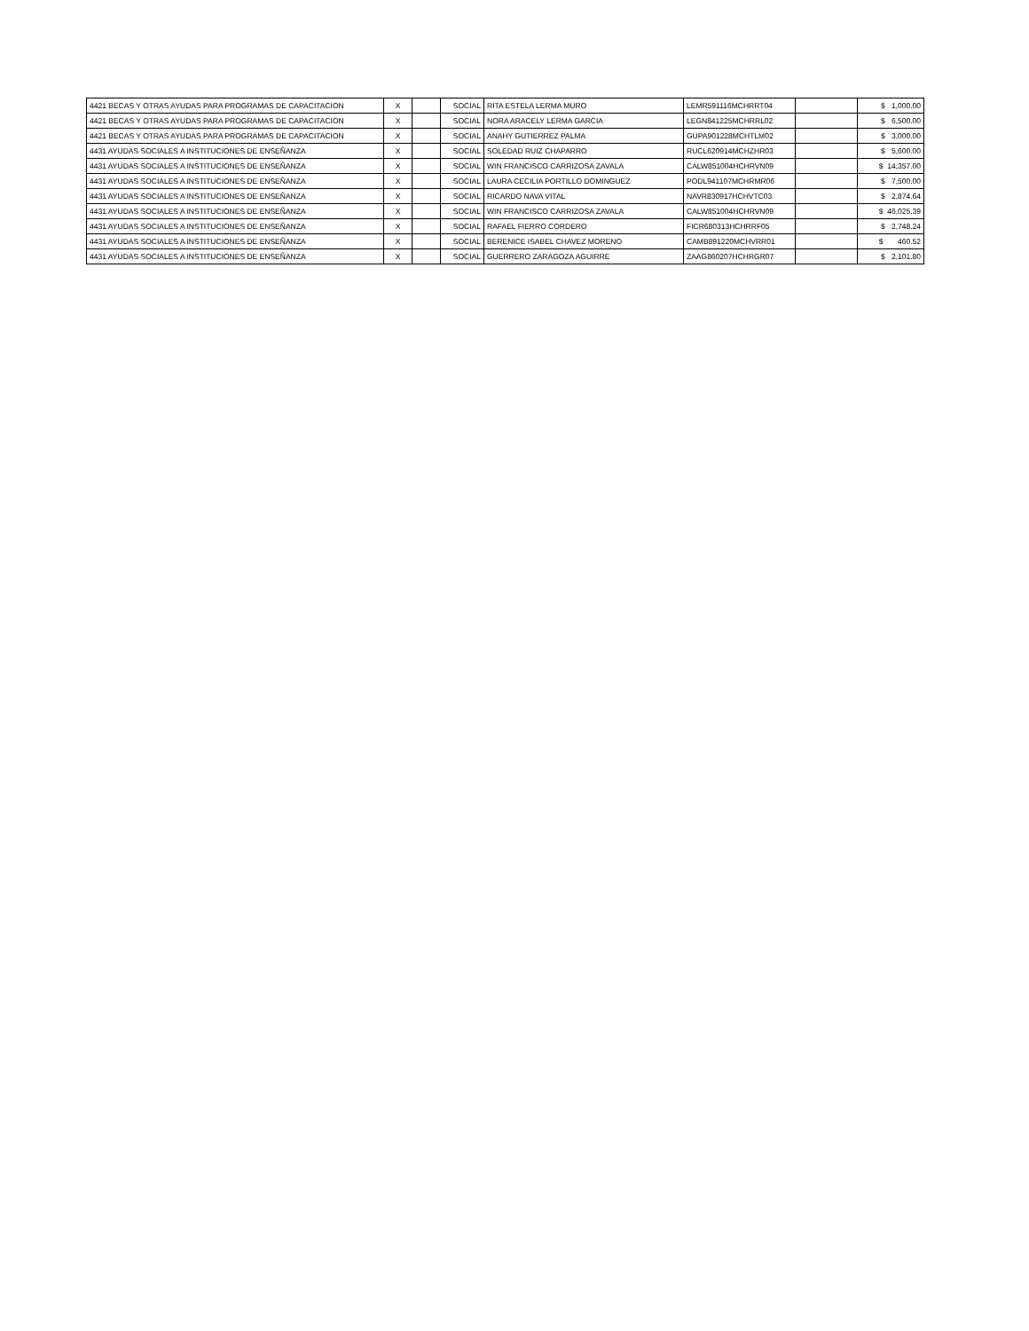| 4421 BECAS Y OTRAS AYUDAS PARA PROGRAMAS DE CAPACITACION | X | | SOCIAL | RITA ESTELA LERMA MURO | LEMR591116MCHRRT04 | | $ 1,000.00 |
| 4421 BECAS Y OTRAS AYUDAS PARA PROGRAMAS DE CAPACITACION | X | | SOCIAL | NORA ARACELY LERMA GARCIA | LEGN841225MCHRRL02 | | $ 6,500.00 |
| 4421 BECAS Y OTRAS AYUDAS PARA PROGRAMAS DE CAPACITACION | X | | SOCIAL | ANAHY GUTIERREZ PALMA | GUPA901228MCHTLM02 | | $ 3,000.00 |
| 4431 AYUDAS SOCIALES A INSTITUCIONES DE ENSEÑANZA | X | | SOCIAL | SOLEDAD RUIZ CHAPARRO | RUCL620914MCHZHR03 | | $ 5,600.00 |
| 4431 AYUDAS SOCIALES A INSTITUCIONES DE ENSEÑANZA | X | | SOCIAL | WIN FRANCISCO CARRIZOSA ZAVALA | CALW851004HCHRVN09 | | $ 14,357.00 |
| 4431 AYUDAS SOCIALES A INSTITUCIONES DE ENSEÑANZA | X | | SOCIAL | LAURA CECILIA PORTILLO DOMINGUEZ | PODL941107MCHRMR06 | | $ 7,500.00 |
| 4431 AYUDAS SOCIALES A INSTITUCIONES DE ENSEÑANZA | X | | SOCIAL | RICARDO NAVA VITAL | NAVR830917HCHVTC03 | | $ 2,874.64 |
| 4431 AYUDAS SOCIALES A INSTITUCIONES DE ENSEÑANZA | X | | SOCIAL | WIN FRANCISCO CARRIZOSA ZAVALA | CALW851004HCHRVN09 | | $ 46,025.39 |
| 4431 AYUDAS SOCIALES A INSTITUCIONES DE ENSEÑANZA | X | | SOCIAL | RAFAEL FIERRO CORDERO | FICR680313HCHRRF05 | | $ 2,748.24 |
| 4431 AYUDAS SOCIALES A INSTITUCIONES DE ENSEÑANZA | X | | SOCIAL | BERENICE ISABEL CHAVEZ MORENO | CAMB891220MCHVRR01 | | $ 460.52 |
| 4431 AYUDAS SOCIALES A INSTITUCIONES DE ENSEÑANZA | X | | SOCIAL | GUERRERO ZARAGOZA AGUIRRE | ZAAG860207HCHRGR07 | | $ 2,101.80 |